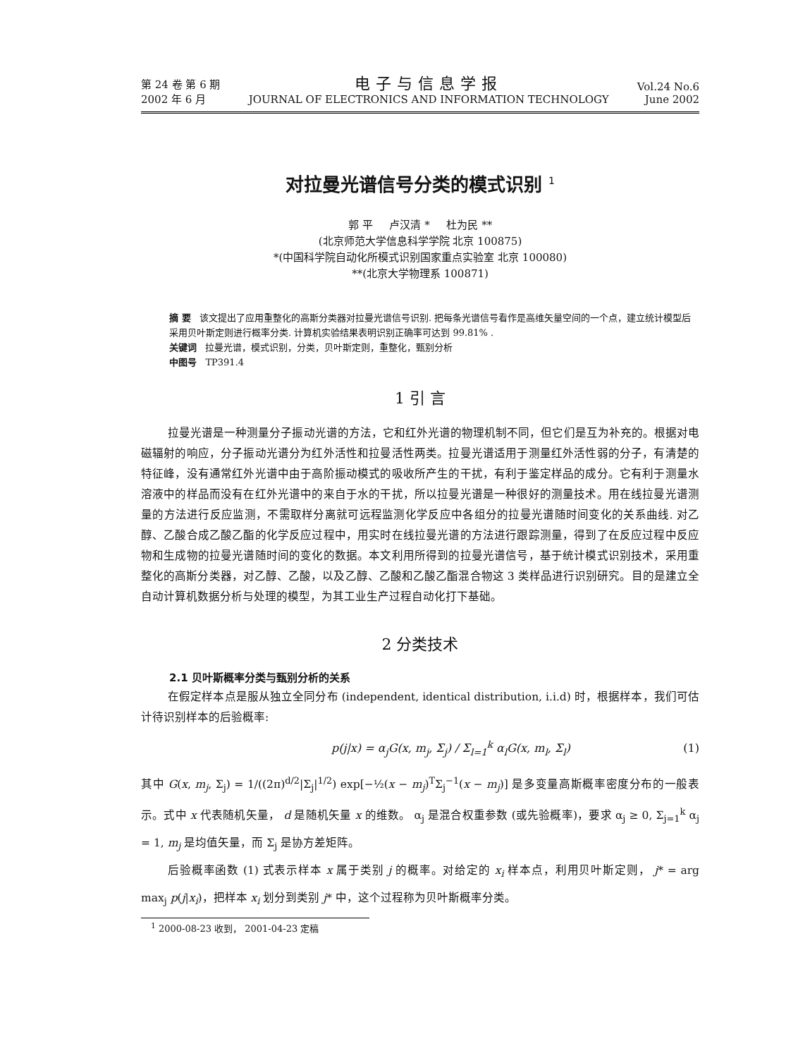第 24 卷 第 6 期
2002 年 6 月
电子与信息学报
JOURNAL OF ELECTRONICS AND INFORMATION TECHNOLOGY
Vol.24 No.6
June 2002
对拉曼光谱信号分类的模式识别 <sup>1</sup>
郭 平 卢汉清 * 杜为民 **
(北京师范大学信息科学学院 北京 100875)
*(中国科学院自动化所模式识别国家重点实验室 北京 100080)
**(北京大学物理系 100871)
摘 要 该文提出了应用重整化的高斯分类器对拉曼光谱信号识别. 把每条光谱信号看作是高维矢量空间的一个点，建立统计模型后采用贝叶斯定则进行概率分类. 计算机实验结果表明识别正确率可达到 99.81% .
关键词 拉曼光谱，模式识别，分类，贝叶斯定则，重整化，甄别分析
中图号 TP391.4
1 引 言
拉曼光谱是一种测量分子振动光谱的方法，它和红外光谱的物理机制不同，但它们是互为补充的。根据对电磁辐射的响应，分子振动光谱分为红外活性和拉曼活性两类。拉曼光谱适用于测量红外活性弱的分子，有清楚的特征峰，没有通常红外光谱中由于高阶振动模式的吸收所产生的干扰，有利于鉴定样品的成分。它有利于测量水溶液中的样品而没有在红外光谱中的来自于水的干扰，所以拉曼光谱是一种很好的测量技术。用在线拉曼光谱测量的方法进行反应监测，不需取样分离就可远程监测化学反应中各组分的拉曼光谱随时间变化的关系曲线. 对乙醇、乙酸合成乙酸乙酯的化学反应过程中，用实时在线拉曼光谱的方法进行跟踪测量，得到了在反应过程中反应物和生成物的拉曼光谱随时间的变化的数据。本文利用所得到的拉曼光谱信号，基于统计模式识别技术，采用重整化的高斯分类器，对乙醇、乙酸，以及乙醇、乙酸和乙酸乙酯混合物这 3 类样品进行识别研究。目的是建立全自动计算机数据分析与处理的模型，为其工业生产过程自动化打下基础。
2 分类技术
2.1 贝叶斯概率分类与甄别分析的关系
在假定样本点是服从独立全同分布 (independent, identical distribution, i.i.d) 时，根据样本，我们可估计待识别样本的后验概率:
p(j|x) = α<sub>j</sub>G(x, m<sub>j</sub>, Σ<sub>j</sub>) / Σ<sub>l=1</sub><sup>k</sup> α<sub>l</sub>G(x, m<sub>l</sub>, Σ<sub>l</sub>) (1)
其中 G(x, m<sub>j</sub>, Σ<sub>j</sub>) = 1/((2π)<sup>d/2</sup>|Σ<sub>j</sub>|<sup>1/2</sup>) exp[−½(x − m<sub>j</sub>)<sup>T</sup>Σ<sub>j</sub><sup>−1</sup>(x − m<sub>j</sub>)] 是多变量高斯概率密度分布的一般表示。式中 x 代表随机矢量， d 是随机矢量 x 的维数。 α<sub>j</sub> 是混合权重参数 (或先验概率)，要求 α<sub>j</sub> ≥ 0, Σ<sub>j=1</sub><sup>k</sup> α<sub>j</sub> = 1, m<sub>j</sub> 是均值矢量，而 Σ<sub>j</sub> 是协方差矩阵。
后验概率函数 (1) 式表示样本 x 属于类别 j 的概率。对给定的 x<sub>i</sub> 样本点，利用贝叶斯定则， j* = arg max<sub>j</sub> p(j|x<sub>i</sub>)，把样本 x<sub>i</sub> 划分到类别 j* 中，这个过程称为贝叶斯概率分类。
<sup>1</sup> 2000-08-23 收到， 2001-04-23 定稿